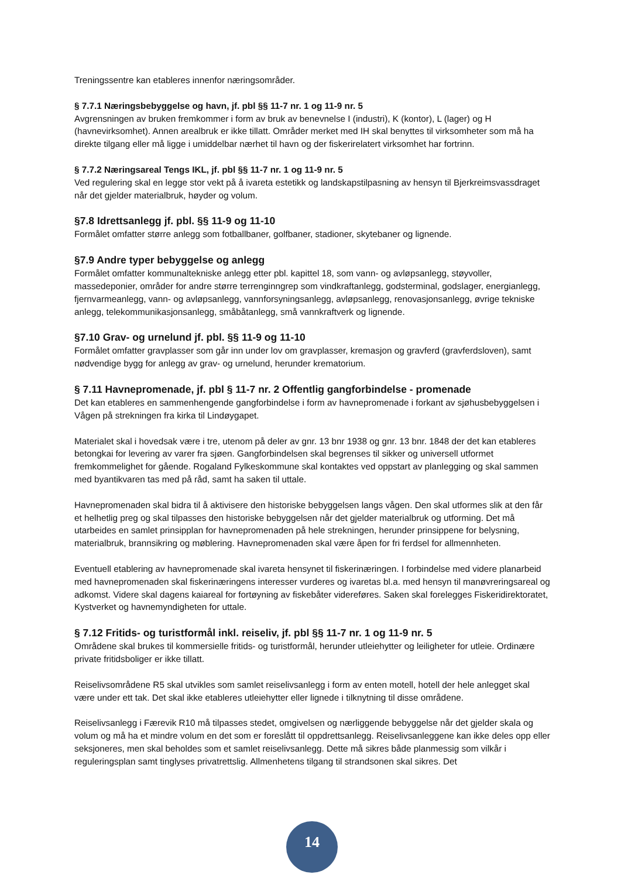Treningssentre kan etableres innenfor næringsområder.
§ 7.7.1 Næringsbebyggelse og havn, jf. pbl §§ 11-7 nr. 1 og 11-9 nr. 5
Avgrensningen av bruken fremkommer i form av bruk av benevnelse I (industri), K (kontor), L (lager) og H (havnevirksomhet). Annen arealbruk er ikke tillatt. Områder merket med IH skal benyttes til virksomheter som må ha direkte tilgang eller må ligge i umiddelbar nærhet til havn og der fiskerirelatert virksomhet har fortrinn.
§ 7.7.2 Næringsareal Tengs IKL, jf. pbl §§ 11-7 nr. 1 og 11-9 nr. 5
Ved regulering skal en legge stor vekt på å ivareta estetikk og landskapstilpasning av hensyn til Bjerkreimsvassdraget når det gjelder materialbruk, høyder og volum.
§7.8 Idrettsanlegg jf. pbl. §§ 11-9 og 11-10
Formålet omfatter større anlegg som fotballbaner, golfbaner, stadioner, skytebaner og lignende.
§7.9 Andre typer bebyggelse og anlegg
Formålet omfatter kommunaltekniske anlegg etter pbl. kapittel 18, som vann- og avløpsanlegg, støyvoller, massedeponier, områder for andre større terrenginngrep som vindkraftanlegg, godsterminal, godslager, energianlegg, fjernvarmeanlegg, vann- og avløpsanlegg, vannforsyningsanlegg, avløpsanlegg, renovasjonsanlegg, øvrige tekniske anlegg, telekommunikasjonsanlegg, småbåtanlegg, små vannkraftverk og lignende.
§7.10 Grav- og urnelund jf. pbl. §§ 11-9 og 11-10
Formålet omfatter gravplasser som går inn under lov om gravplasser, kremasjon og gravferd (gravferdsloven), samt nødvendige bygg for anlegg av grav- og urnelund, herunder krematorium.
§ 7.11 Havnepromenade, jf. pbl § 11-7 nr. 2 Offentlig gangforbindelse - promenade
Det kan etableres en sammenhengende gangforbindelse i form av havnepromenade i forkant av sjøhusbebyggelsen i Vågen på strekningen fra kirka til Lindøygapet.
Materialet skal i hovedsak være i tre, utenom på deler av gnr. 13 bnr 1938 og gnr. 13 bnr. 1848 der det kan etableres betongkai for levering av varer fra sjøen. Gangforbindelsen skal begrenses til sikker og universell utformet fremkommelighet for gående. Rogaland Fylkeskommune skal kontaktes ved oppstart av planlegging og skal sammen med byantikvaren tas med på råd, samt ha saken til uttale.
Havnepromenaden skal bidra til å aktivisere den historiske bebyggelsen langs vågen. Den skal utformes slik at den får et helhetlig preg og skal tilpasses den historiske bebyggelsen når det gjelder materialbruk og utforming. Det må utarbeides en samlet prinsipplan for havnepromenaden på hele strekningen, herunder prinsippene for belysning, materialbruk, brannsikring og møblering. Havnepromenaden skal være åpen for fri ferdsel for allmennheten.
Eventuell etablering av havnepromenade skal ivareta hensynet til fiskerinæringen. I forbindelse med videre planarbeid med havnepromenaden skal fiskerinæringens interesser vurderes og ivaretas bl.a. med hensyn til manøvreringsareal og adkomst. Videre skal dagens kaiareal for fortøyning av fiskebåter videreføres. Saken skal forelegges Fiskeridirektoratet, Kystverket og havnemyndigheten for uttale.
§ 7.12 Fritids- og turistformål inkl. reiseliv, jf. pbl §§ 11-7 nr. 1 og 11-9 nr. 5
Områdene skal brukes til kommersielle fritids- og turistformål, herunder utleiehytter og leiligheter for utleie. Ordinære private fritidsboliger er ikke tillatt.
Reiselivsområdene R5 skal utvikles som samlet reiselivsanlegg i form av enten motell, hotell der hele anlegget skal være under ett tak. Det skal ikke etableres utleiehytter eller lignede i tilknytning til disse områdene.
Reiselivsanlegg i Færevik R10 må tilpasses stedet, omgivelsen og nærliggende bebyggelse når det gjelder skala og volum og må ha et mindre volum en det som er foreslått til oppdrettsanlegg. Reiselivsanleggene kan ikke deles opp eller seksjoneres, men skal beholdes som et samlet reiselivsanlegg. Dette må sikres både planmessig som vilkår i reguleringsplan samt tinglyses privatrettslig. Allmenhetens tilgang til strandsonen skal sikres. Det
14